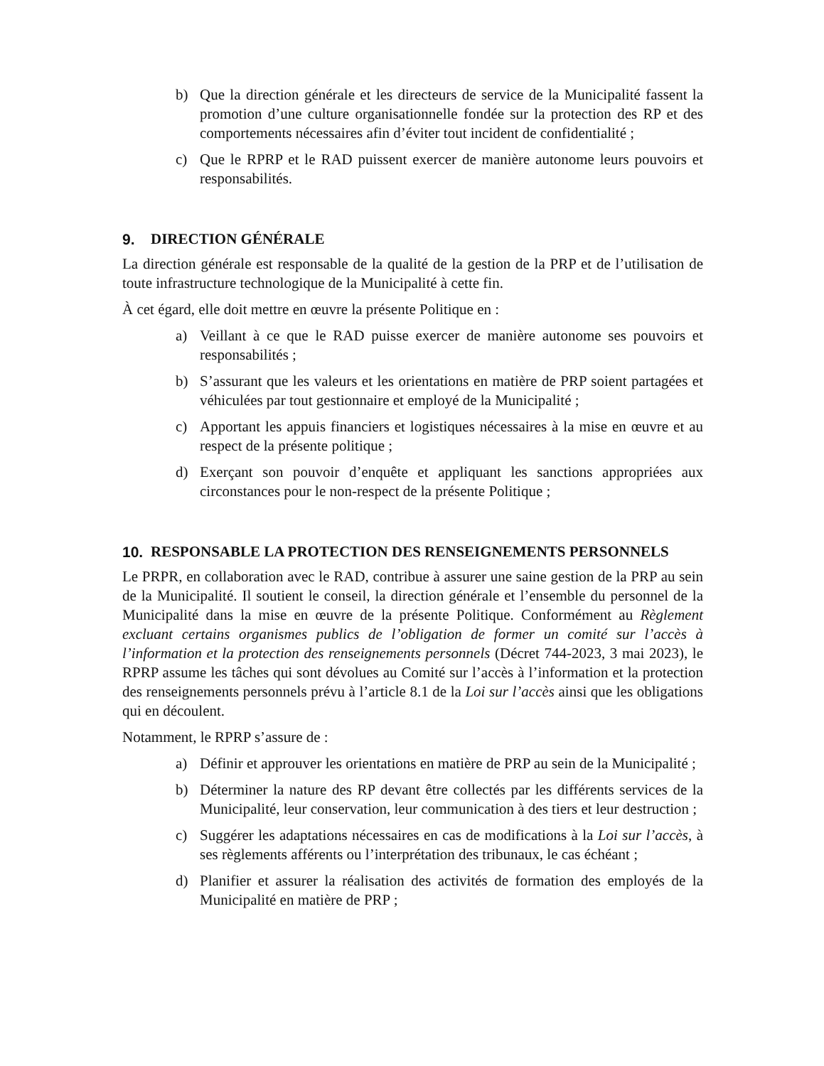b) Que la direction générale et les directeurs de service de la Municipalité fassent la promotion d’une culture organisationnelle fondée sur la protection des RP et des comportements nécessaires afin d’éviter tout incident de confidentialité ;
c) Que le RPRP et le RAD puissent exercer de manière autonome leurs pouvoirs et responsabilités.
9. DIRECTION GÉNÉRALE
La direction générale est responsable de la qualité de la gestion de la PRP et de l’utilisation de toute infrastructure technologique de la Municipalité à cette fin.
À cet égard, elle doit mettre en œuvre la présente Politique en :
a) Veillant à ce que le RAD puisse exercer de manière autonome ses pouvoirs et responsabilités ;
b) S’assurant que les valeurs et les orientations en matière de PRP soient partagées et véhiculées par tout gestionnaire et employé de la Municipalité ;
c) Apportant les appuis financiers et logistiques nécessaires à la mise en œuvre et au respect de la présente politique ;
d) Exerçant son pouvoir d’enquête et appliquant les sanctions appropriées aux circonstances pour le non-respect de la présente Politique ;
10. RESPONSABLE LA PROTECTION DES RENSEIGNEMENTS PERSONNELS
Le PRPR, en collaboration avec le RAD, contribue à assurer une saine gestion de la PRP au sein de la Municipalité. Il soutient le conseil, la direction générale et l’ensemble du personnel de la Municipalité dans la mise en œuvre de la présente Politique. Conformément au Règlement excluant certains organismes publics de l’obligation de former un comité sur l’accès à l’information et la protection des renseignements personnels (Décret 744-2023, 3 mai 2023), le RPRP assume les tâches qui sont dévolues au Comité sur l’accès à l’information et la protection des renseignements personnels prévu à l’article 8.1 de la Loi sur l’accès ainsi que les obligations qui en découlent.
Notamment, le RPRP s’assure de :
a) Définir et approuver les orientations en matière de PRP au sein de la Municipalité ;
b) Déterminer la nature des RP devant être collectés par les différents services de la Municipalité, leur conservation, leur communication à des tiers et leur destruction ;
c) Suggérer les adaptations nécessaires en cas de modifications à la Loi sur l’accès, à ses règlements afférents ou l’interprétation des tribunaux, le cas échéant ;
d) Planifier et assurer la réalisation des activités de formation des employés de la Municipalité en matière de PRP ;